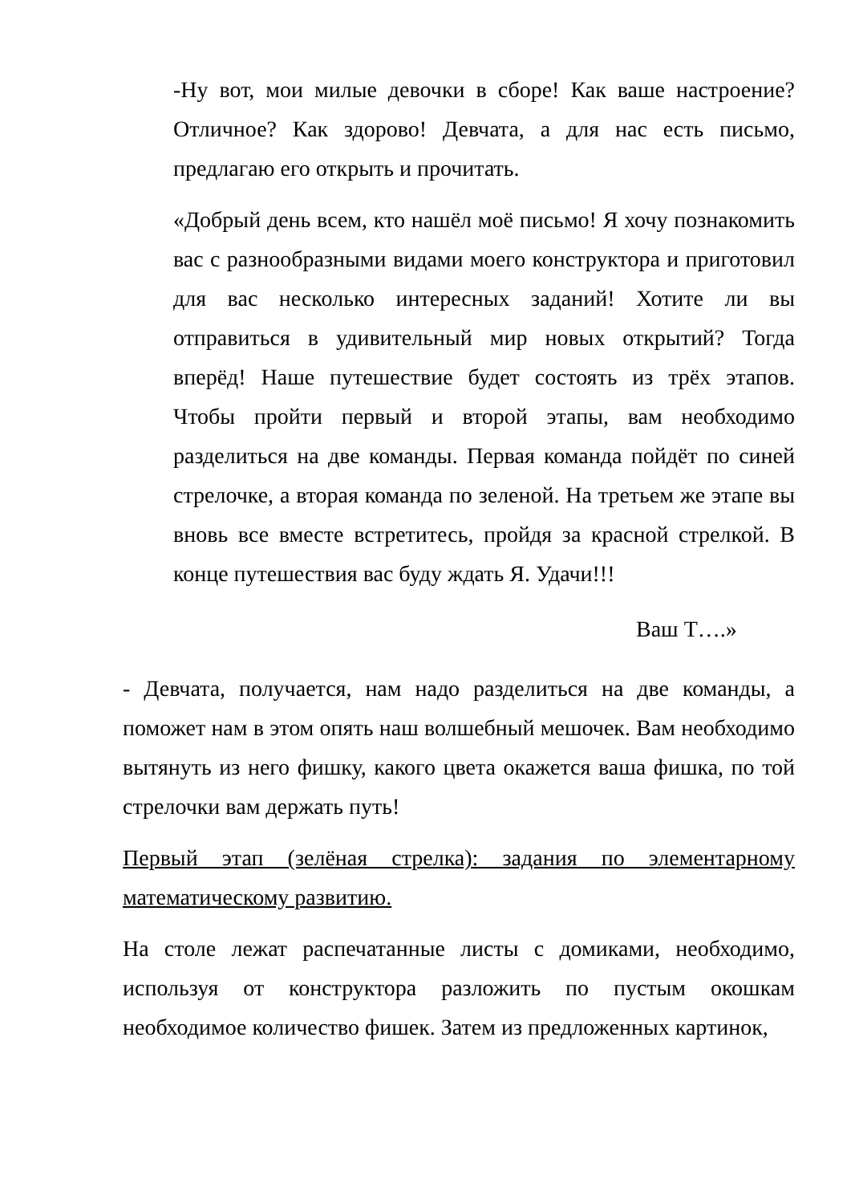-Ну вот, мои милые девочки в сборе! Как ваше настроение? Отличное? Как здорово! Девчата, а для нас есть письмо, предлагаю его открыть и прочитать.
«Добрый день всем, кто нашёл моё письмо! Я хочу познакомить вас с разнообразными видами моего конструктора и приготовил для вас несколько интересных заданий! Хотите ли вы отправиться в удивительный мир новых открытий? Тогда вперёд! Наше путешествие будет состоять из трёх этапов. Чтобы пройти первый и второй этапы, вам необходимо разделиться на две команды. Первая команда пойдёт по синей стрелочке, а вторая команда по зеленой. На третьем же этапе вы вновь все вместе встретитесь, пройдя за красной стрелкой. В конце путешествия вас буду ждать Я. Удачи!!!
Ваш Т….»
- Девчата, получается, нам надо разделиться на две команды, а поможет нам в этом опять наш волшебный мешочек. Вам необходимо вытянуть из него фишку, какого цвета окажется ваша фишка, по той стрелочки вам держать путь!
Первый этап (зелёная стрелка): задания по элементарному математическому развитию.
На столе лежат распечатанные листы с домиками, необходимо, используя от конструктора разложить по пустым окошкам необходимое количество фишек. Затем из предложенных картинок,